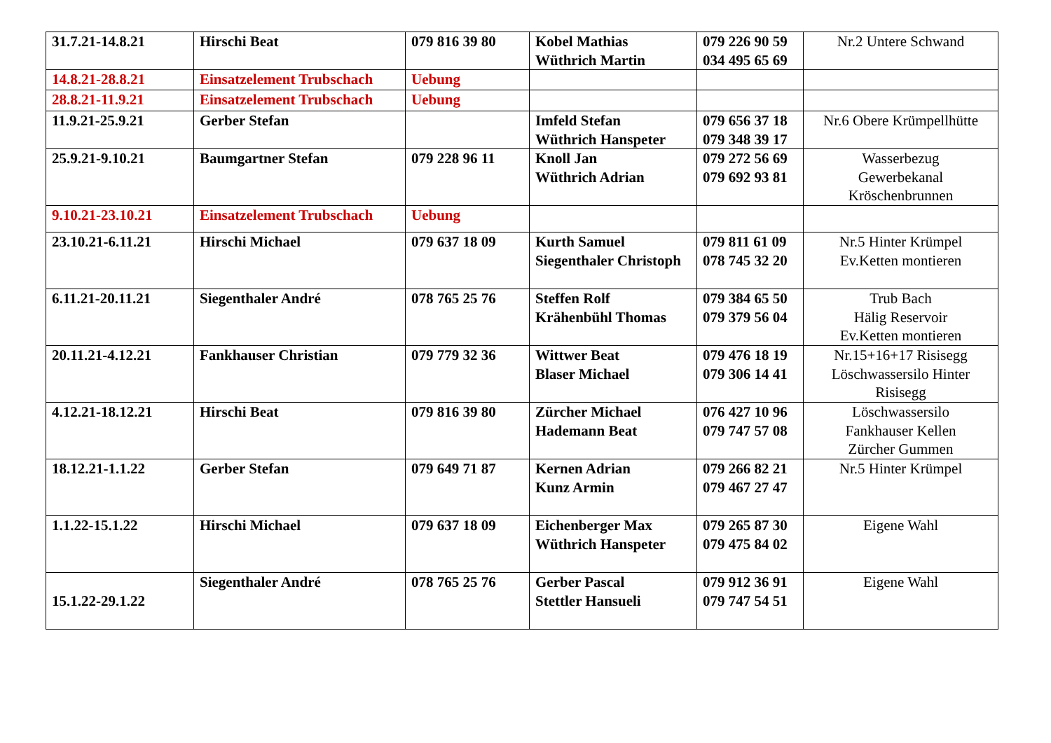| 31.7.21-14.8.21 | Hirschi Beat | 079 816 39 80 | Kobel Mathias Wüthrich Martin | 079 226 90 59 034 495 65 69 | Nr.2 Untere Schwand |
| 14.8.21-28.8.21 | Einsatzelement Trubschach | Uebung | | | |
| 28.8.21-11.9.21 | Einsatzelement Trubschach | Uebung | | | |
| 11.9.21-25.9.21 | Gerber Stefan | | Imfeld Stefan Wüthrich Hanspeter | 079 656 37 18 079 348 39 17 | Nr.6 Obere Krümpellhütte |
| 25.9.21-9.10.21 | Baumgartner Stefan | 079 228 96 11 | Knoll Jan Wüthrich Adrian | 079 272 56 69 079 692 93 81 | Wasserbezug Gewerbekanal Kröschenbrunnen |
| 9.10.21-23.10.21 | Einsatzelement Trubschach | Uebung | | | |
| 23.10.21-6.11.21 | Hirschi Michael | 079 637 18 09 | Kurth Samuel Siegenthaler Christoph | 079 811 61 09 078 745 32 20 | Nr.5 Hinter Krümpel Ev.Ketten montieren |
| 6.11.21-20.11.21 | Siegenthaler André | 078 765 25 76 | Steffen Rolf Krähenbühl Thomas | 079 384 65 50 079 379 56 04 | Trub Bach Hälig Reservoir Ev.Ketten montieren |
| 20.11.21-4.12.21 | Fankhauser Christian | 079 779 32 36 | Wittwer Beat Blaser Michael | 079 476 18 19 079 306 14 41 | Nr.15+16+17 Risisegg Löschwassersilo Hinter Risisegg |
| 4.12.21-18.12.21 | Hirschi Beat | 079 816 39 80 | Zürcher Michael Hademann Beat | 076 427 10 96 079 747 57 08 | Löschwassersilo Fankhauser Kellen Zürcher Gummen |
| 18.12.21-1.1.22 | Gerber Stefan | 079 649 71 87 | Kernen Adrian Kunz Armin | 079 266 82 21 079 467 27 47 | Nr.5 Hinter Krümpel |
| 1.1.22-15.1.22 | Hirschi Michael | 079 637 18 09 | Eichenberger Max Wüthrich Hanspeter | 079 265 87 30 079 475 84 02 | Eigene Wahl |
| 15.1.22-29.1.22 | Siegenthaler André | 078 765 25 76 | Gerber Pascal Stettler Hansueli | 079 912 36 91 079 747 54 51 | Eigene Wahl |